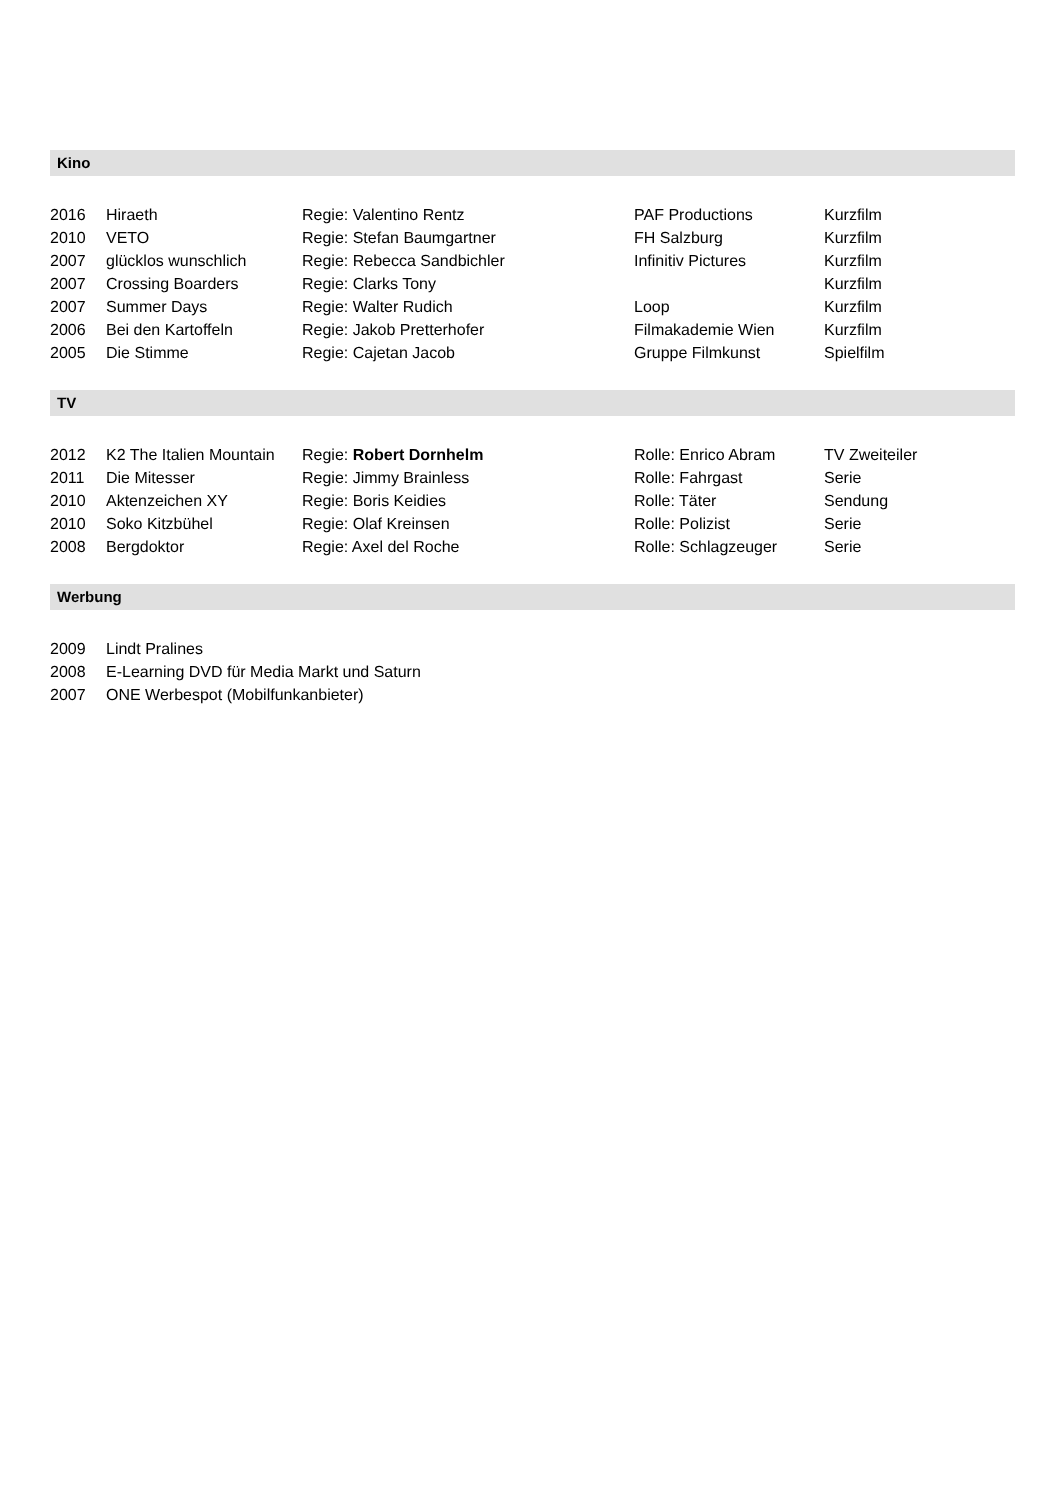Kino
| 2016 | Hiraeth | Regie: Valentino Rentz | PAF Productions | Kurzfilm |
| 2010 | VETO | Regie: Stefan Baumgartner | FH Salzburg | Kurzfilm |
| 2007 | glücklos wunschlich | Regie: Rebecca Sandbichler | Infinitiv Pictures | Kurzfilm |
| 2007 | Crossing Boarders | Regie: Clarks Tony | | Kurzfilm |
| 2007 | Summer Days | Regie: Walter Rudich | Loop | Kurzfilm |
| 2006 | Bei den Kartoffeln | Regie: Jakob Pretterhofer | Filmakademie Wien | Kurzfilm |
| 2005 | Die Stimme | Regie: Cajetan Jacob | Gruppe Filmkunst | Spielfilm |
TV
| 2012 | K2 The Italien Mountain | Regie: Robert Dornhelm | Rolle: Enrico Abram | TV Zweiteiler |
| 2011 | Die Mitesser | Regie: Jimmy Brainless | Rolle: Fahrgast | Serie |
| 2010 | Aktenzeichen XY | Regie: Boris Keidies | Rolle: Täter | Sendung |
| 2010 | Soko Kitzbühel | Regie: Olaf Kreinsen | Rolle: Polizist | Serie |
| 2008 | Bergdoktor | Regie: Axel del Roche | Rolle: Schlagzeuger | Serie |
Werbung
| 2009 | Lindt Pralines |
| 2008 | E-Learning DVD für Media Markt und Saturn |
| 2007 | ONE Werbespot (Mobilfunkanbieter) |